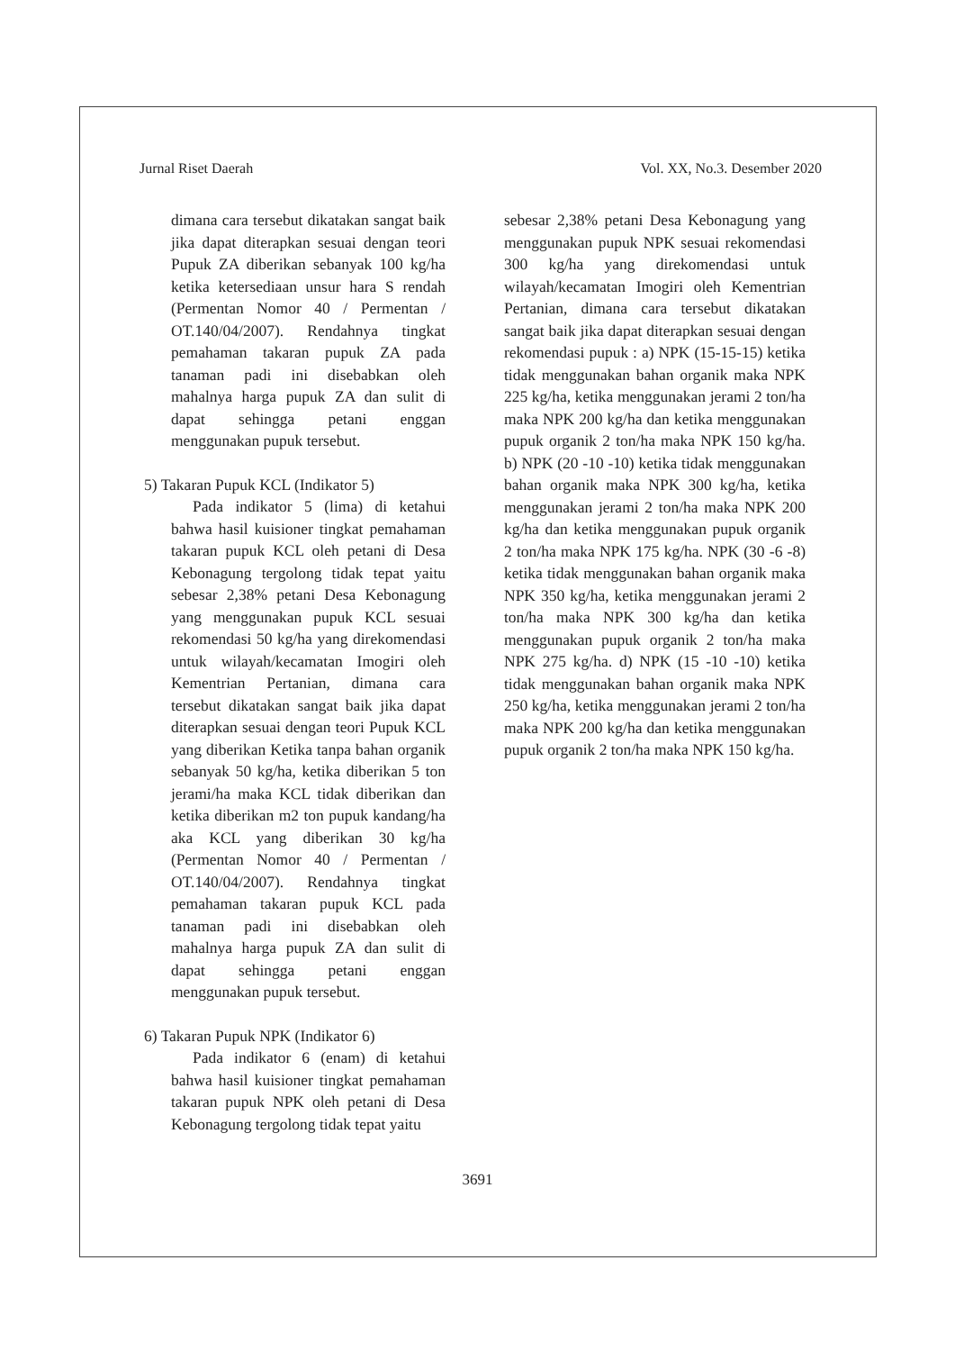Jurnal Riset Daerah Vol. XX, No.3. Desember 2020
dimana cara tersebut dikatakan sangat baik jika dapat diterapkan sesuai dengan teori Pupuk ZA diberikan sebanyak 100 kg/ha ketika ketersediaan unsur hara S rendah (Permentan Nomor 40 / Permentan / OT.140/04/2007). Rendahnya tingkat pemahaman takaran pupuk ZA pada tanaman padi ini disebabkan oleh mahalnya harga pupuk ZA dan sulit di dapat sehingga petani enggan menggunakan pupuk tersebut.
5) Takaran Pupuk KCL (Indikator 5)
Pada indikator 5 (lima) di ketahui bahwa hasil kuisioner tingkat pemahaman takaran pupuk KCL oleh petani di Desa Kebonagung tergolong tidak tepat yaitu sebesar 2,38% petani Desa Kebonagung yang menggunakan pupuk KCL sesuai rekomendasi 50 kg/ha yang direkomendasi untuk wilayah/kecamatan Imogiri oleh Kementrian Pertanian, dimana cara tersebut dikatakan sangat baik jika dapat diterapkan sesuai dengan teori Pupuk KCL yang diberikan Ketika tanpa bahan organik sebanyak 50 kg/ha, ketika diberikan 5 ton jerami/ha maka KCL tidak diberikan dan ketika diberikan m2 ton pupuk kandang/ha aka KCL yang diberikan 30 kg/ha (Permentan Nomor 40 / Permentan / OT.140/04/2007). Rendahnya tingkat pemahaman takaran pupuk KCL pada tanaman padi ini disebabkan oleh mahalnya harga pupuk ZA dan sulit di dapat sehingga petani enggan menggunakan pupuk tersebut.
6) Takaran Pupuk NPK (Indikator 6)
Pada indikator 6 (enam) di ketahui bahwa hasil kuisioner tingkat pemahaman takaran pupuk NPK oleh petani di Desa Kebonagung tergolong tidak tepat yaitu
sebesar 2,38% petani Desa Kebonagung yang menggunakan pupuk NPK sesuai rekomendasi 300 kg/ha yang direkomendasi untuk wilayah/kecamatan Imogiri oleh Kementrian Pertanian, dimana cara tersebut dikatakan sangat baik jika dapat diterapkan sesuai dengan rekomendasi pupuk : a) NPK (15-15-15) ketika tidak menggunakan bahan organik maka NPK 225 kg/ha, ketika menggunakan jerami 2 ton/ha maka NPK 200 kg/ha dan ketika menggunakan pupuk organik 2 ton/ha maka NPK 150 kg/ha. b) NPK (20 -10 -10) ketika tidak menggunakan bahan organik maka NPK 300 kg/ha, ketika menggunakan jerami 2 ton/ha maka NPK 200 kg/ha dan ketika menggunakan pupuk organik 2 ton/ha maka NPK 175 kg/ha. NPK (30 -6 -8) ketika tidak menggunakan bahan organik maka NPK 350 kg/ha, ketika menggunakan jerami 2 ton/ha maka NPK 300 kg/ha dan ketika menggunakan pupuk organik 2 ton/ha maka NPK 275 kg/ha. d) NPK (15 -10 -10) ketika tidak menggunakan bahan organik maka NPK 250 kg/ha, ketika menggunakan jerami 2 ton/ha maka NPK 200 kg/ha dan ketika menggunakan pupuk organik 2 ton/ha maka NPK 150 kg/ha.
3691